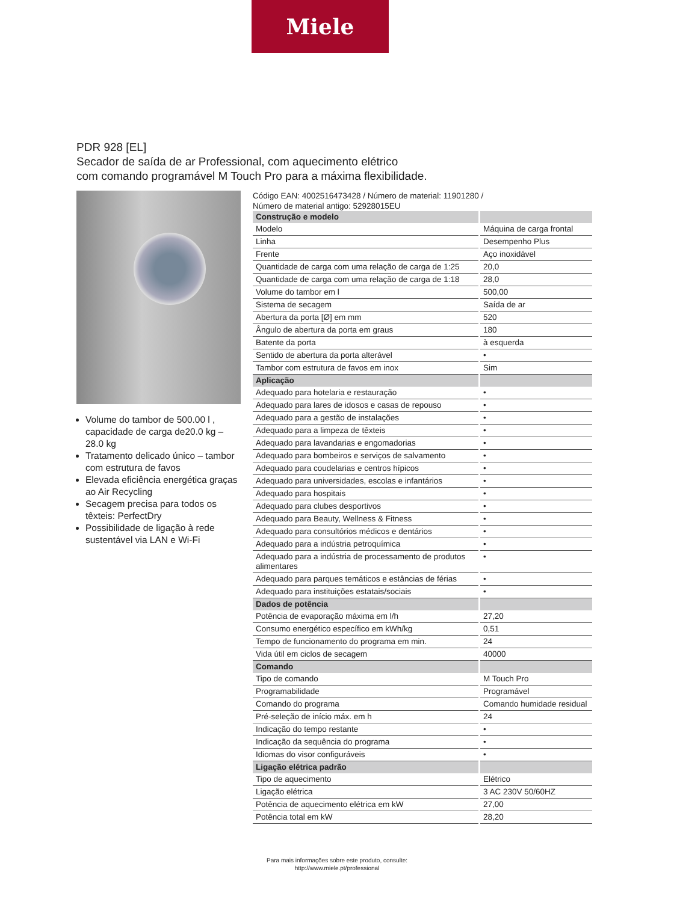Miele
PDR 928 [EL]
Secador de saída de ar Professional, com aquecimento elétrico
com comando programável M Touch Pro para a máxima flexibilidade.
Volume do tambor de 500.00 l , capacidade de carga de20.0 kg – 28.0 kg
Tratamento delicado único – tambor com estrutura de favos
Elevada eficiência energética graças ao Air Recycling
Secagem precisa para todos os têxteis: PerfectDry
Possibilidade de ligação à rede sustentável via LAN e Wi-Fi
Código EAN: 4002516473428 / Número de material: 11901280 /
Número de material antigo: 52928015EU
| Construção e modelo | |
| Modelo | Máquina de carga frontal |
| Linha | Desempenho Plus |
| Frente | Aço inoxidável |
| Quantidade de carga com uma relação de carga de 1:25 | 20,0 |
| Quantidade de carga com uma relação de carga de 1:18 | 28,0 |
| Volume do tambor em l | 500,00 |
| Sistema de secagem | Saída de ar |
| Abertura da porta [Ø] em mm | 520 |
| Ângulo de abertura da porta em graus | 180 |
| Batente da porta | à esquerda |
| Sentido de abertura da porta alterável | • |
| Tambor com estrutura de favos em inox | Sim |
| Aplicação | |
| Adequado para hotelaria e restauração | • |
| Adequado para lares de idosos e casas de repouso | • |
| Adequado para a gestão de instalações | • |
| Adequado para a limpeza de têxteis | • |
| Adequado para lavandarias e engomadorias | • |
| Adequado para bombeiros e serviços de salvamento | • |
| Adequado para coudelarias e centros hípicos | • |
| Adequado para universidades, escolas e infantários | • |
| Adequado para hospitais | • |
| Adequado para clubes desportivos | • |
| Adequado para Beauty, Wellness & Fitness | • |
| Adequado para consultórios médicos e dentários | • |
| Adequado para a indústria petroquímica | • |
| Adequado para a indústria de processamento de produtos alimentares | • |
| Adequado para parques temáticos e estâncias de férias | • |
| Adequado para instituições estatais/sociais | • |
| Dados de potência | |
| Potência de evaporação máxima em l/h | 27,20 |
| Consumo energético específico em kWh/kg | 0,51 |
| Tempo de funcionamento do programa em min. | 24 |
| Vida útil em ciclos de secagem | 40000 |
| Comando | |
| Tipo de comando | M Touch Pro |
| Programabilidade | Programável |
| Comando do programa | Comando humidade residual |
| Pré-seleção de início máx. em h | 24 |
| Indicação do tempo restante | • |
| Indicação da sequência do programa | • |
| Idiomas do visor configuráveis | • |
| Ligação elétrica padrão | |
| Tipo de aquecimento | Elétrico |
| Ligação elétrica | 3 AC 230V 50/60HZ |
| Potência de aquecimento elétrica em kW | 27,00 |
| Potência total em kW | 28,20 |
Para mais informações sobre este produto, consulte:
http://www.miele.pt/professional